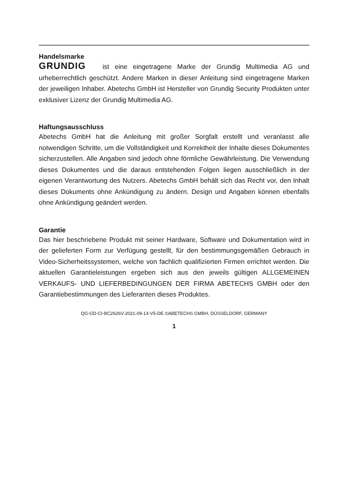Handelsmarke
GRUNDIG ist eine eingetragene Marke der Grundig Multimedia AG und urheberrechtlich geschützt. Andere Marken in dieser Anleitung sind eingetragene Marken der jeweiligen Inhaber. Abetechs GmbH ist Hersteller von Grundig Security Produkten unter exklusiver Lizenz der Grundig Multimedia AG.
Haftungsausschluss
Abetechs GmbH hat die Anleitung mit großer Sorgfalt erstellt und veranlasst alle notwendigen Schritte, um die Vollständigkeit und Korrektheit der Inhalte dieses Dokumentes sicherzustellen. Alle Angaben sind jedoch ohne förmliche Gewährleistung. Die Verwendung dieses Dokumentes und die daraus entstehenden Folgen liegen ausschließlich in der eigenen Verantwortung des Nutzers. Abetechs GmbH behält sich das Recht vor, den Inhalt dieses Dokuments ohne Ankündigung zu ändern. Design und Angaben können ebenfalls ohne Ankündigung geändert werden.
Garantie
Das hier beschriebene Produkt mit seiner Hardware, Software und Dokumentation wird in der gelieferten Form zur Verfügung gestellt, für den bestimmungsgemäßen Gebrauch in Video-Sicherheitssystemen, welche von fachlich qualifizierten Firmen errichtet werden. Die aktuellen Garantieleistungen ergeben sich aus den jeweils gültigen ALLGEMEINEN VERKAUFS- UND LIEFERBEDINGUNGEN DER FIRMA ABETECHS GMBH oder den Garantiebestimmungen des Lieferanten dieses Produktes.
QG-GD-CI-BC2626V-2021-09-14-V5-DE ©ABETECHS GMBH, DÜSSELDORF, GERMANY
1